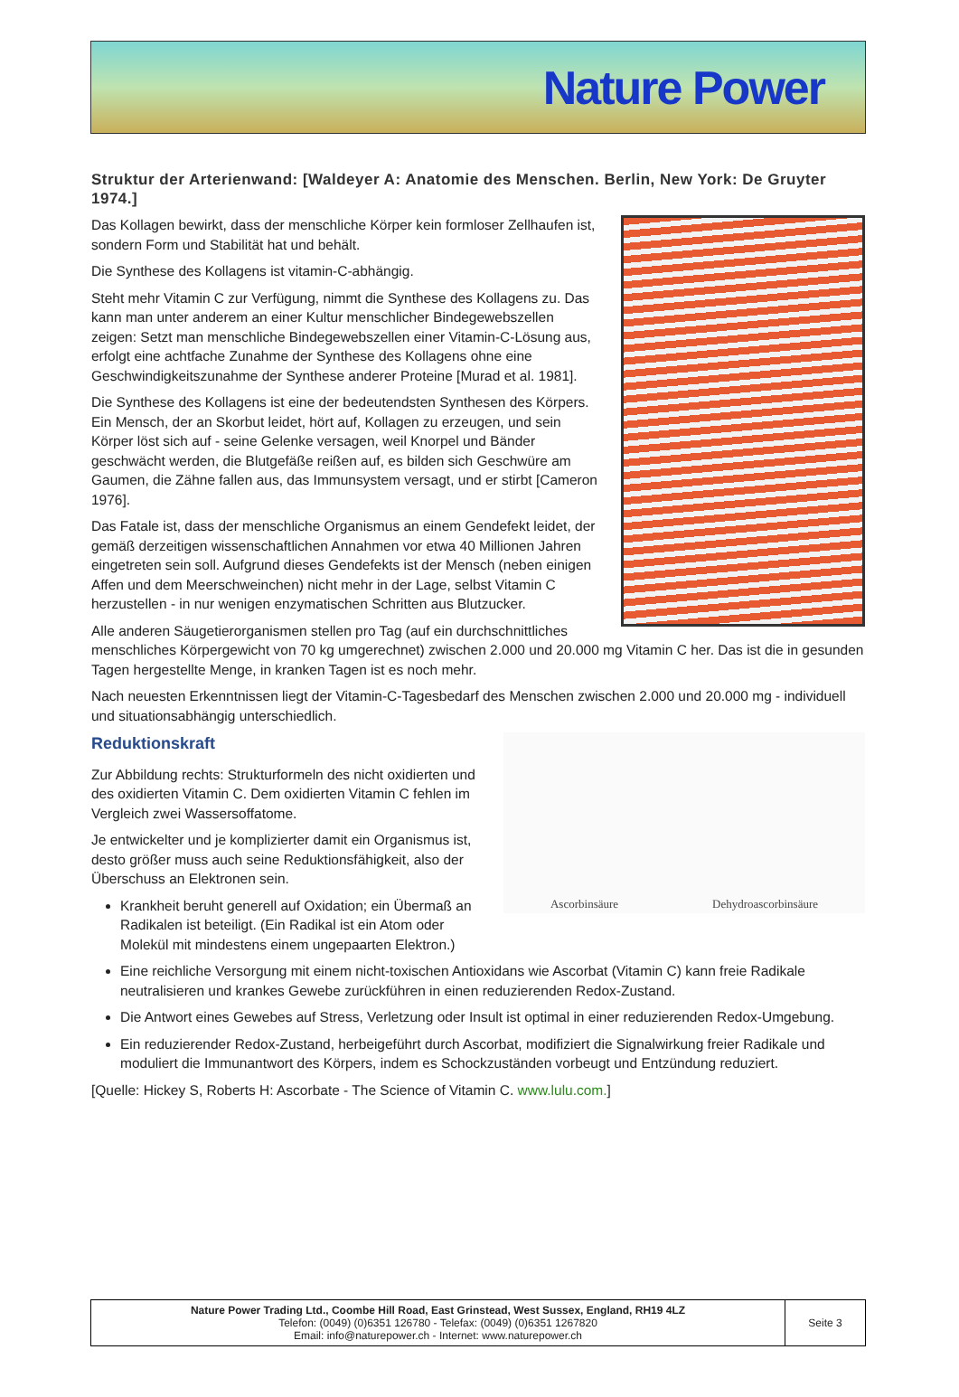Nature Power
Struktur der Arterienwand: [Waldeyer A: Anatomie des Menschen. Berlin, New York: De Gruyter 1974.]
Das Kollagen bewirkt, dass der menschliche Körper kein formloser Zellhaufen ist, sondern Form und Stabilität hat und behält.
Die Synthese des Kollagens ist vitamin-C-abhängig.
Steht mehr Vitamin C zur Verfügung, nimmt die Synthese des Kollagens zu. Das kann man unter anderem an einer Kultur menschlicher Bindegewebszellen zeigen: Setzt man menschliche Bindegewebszellen einer Vitamin-C-Lösung aus, erfolgt eine achtfache Zunahme der Synthese des Kollagens ohne eine Geschwindigkeitszunahme der Synthese anderer Proteine [Murad et al. 1981].
Die Synthese des Kollagens ist eine der bedeutendsten Synthesen des Körpers. Ein Mensch, der an Skorbut leidet, hört auf, Kollagen zu erzeugen, und sein Körper löst sich auf - seine Gelenke versagen, weil Knorpel und Bänder geschwächt werden, die Blutgefäße reißen auf, es bilden sich Geschwüre am Gaumen, die Zähne fallen aus, das Immunsystem versagt, und er stirbt [Cameron 1976].
Das Fatale ist, dass der menschliche Organismus an einem Gendefekt leidet, der gemäß derzeitigen wissenschaftlichen Annahmen vor etwa 40 Millionen Jahren eingetreten sein soll. Aufgrund dieses Gendefekts ist der Mensch (neben einigen Affen und dem Meerschweinchen) nicht mehr in der Lage, selbst Vitamin C herzustellen - in nur wenigen enzymatischen Schritten aus Blutzucker.
Alle anderen Säugetierorganismen stellen pro Tag (auf ein durchschnittliches menschliches Körpergewicht von 70 kg umgerechnet) zwischen 2.000 und 20.000 mg Vitamin C her. Das ist die in gesunden Tagen hergestellte Menge, in kranken Tagen ist es noch mehr.
Nach neuesten Erkenntnissen liegt der Vitamin-C-Tagesbedarf des Menschen zwischen 2.000 und 20.000 mg - individuell und situationsabhängig unterschiedlich.
Ascorbinsäure Dehydroascorbinsäure
Reduktionskraft
Zur Abbildung rechts: Strukturformeln des nicht oxidierten und des oxidierten Vitamin C. Dem oxidierten Vitamin C fehlen im Vergleich zwei Wassersoffatome.
Je entwickelter und je komplizierter damit ein Organismus ist, desto größer muss auch seine Reduktionsfähigkeit, also der Überschuss an Elektronen sein.
Krankheit beruht generell auf Oxidation; ein Übermaß an Radikalen ist beteiligt. (Ein Radikal ist ein Atom oder Molekül mit mindestens einem ungepaarten Elektron.)
Eine reichliche Versorgung mit einem nicht-toxischen Antioxidans wie Ascorbat (Vitamin C) kann freie Radikale neutralisieren und krankes Gewebe zurückführen in einen reduzierenden Redox-Zustand.
Die Antwort eines Gewebes auf Stress, Verletzung oder Insult ist optimal in einer reduzierenden Redox-Umgebung.
Ein reduzierender Redox-Zustand, herbeigeführt durch Ascorbat, modifiziert die Signalwirkung freier Radikale und moduliert die Immunantwort des Körpers, indem es Schockzuständen vorbeugt und Entzündung reduziert.
[Quelle: Hickey S, Roberts H: Ascorbate - The Science of Vitamin C. www.lulu.com.]
| Nature Power Trading Ltd., Coombe Hill Road, East Grinstead, West Sussex, England, RH19 4LZ Telefon: (0049) (0)6351 126780 - Telefax: (0049) (0)6351 1267820 Email: info@naturepower.ch - Internet: www.naturepower.ch | Seite 3 |